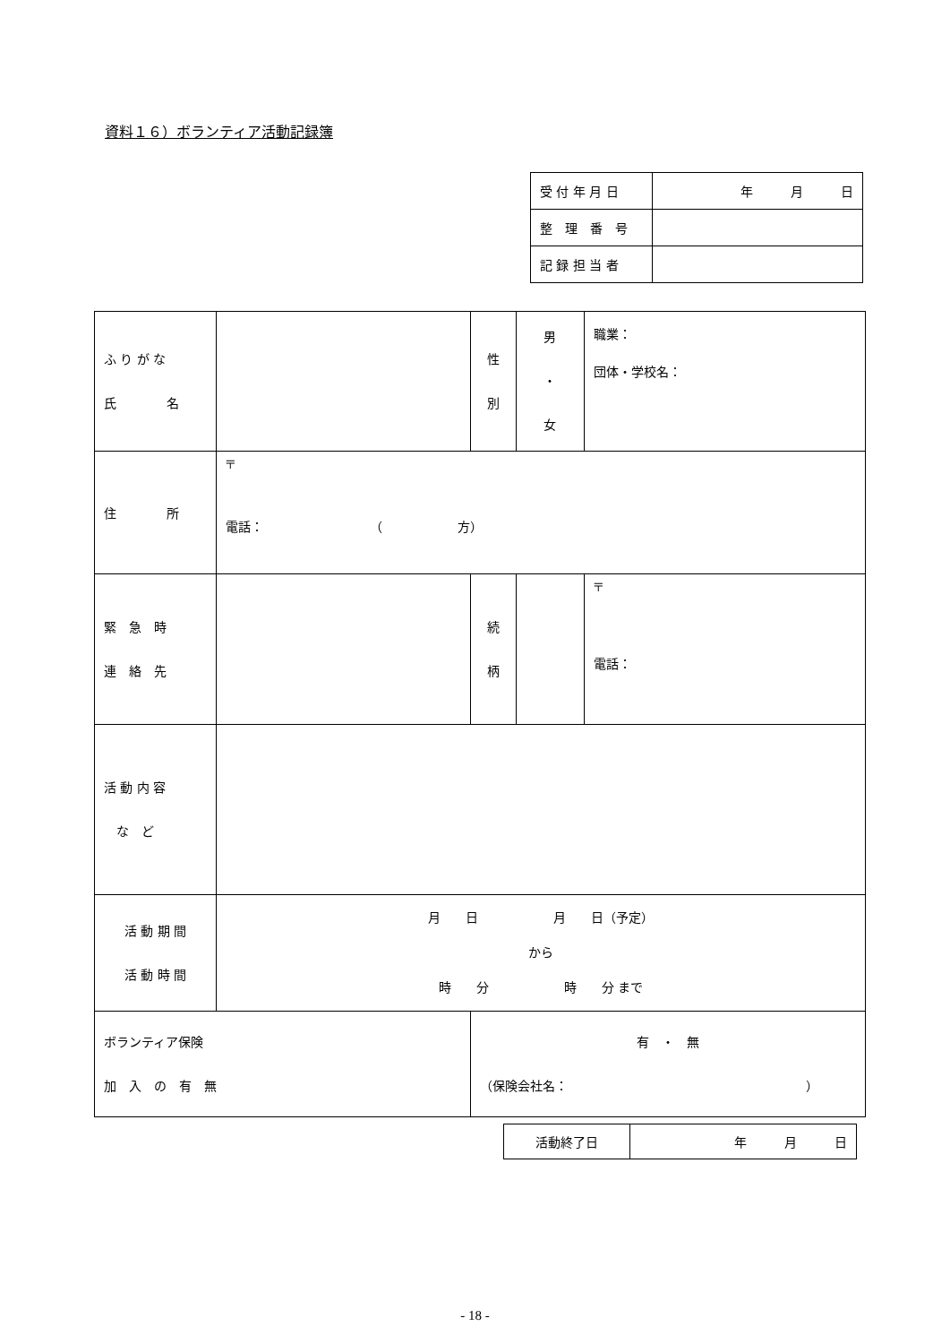資料１６）ボランティア活動記録簿
| 受 付 年 月 日 | 年 月 日 |
| 整 理 番 号 | |
| 記 録 担 当 者 | |
| ふ り が な 氏 名 | | | 性 別 | 男 ・ 女 | 職業： 団体・学校名： |
| 住 所 | 〒 電話： （ 方） | | | | |
| 緊 急 時 連 絡 先 | | | 続 柄 | | 〒 電話： |
| 活 動 内 容 な ど | | | | | |
| 活 動 期 間 活 動 時 間 | 月 日 月 日（予定） から 時 分 時 分 まで | | | | |
| ボランティア保険 加 入 の 有 無 | | 有 ・ 無 （保険会社名： ） | | | |
| 活動終了日 | 年 月 日 |
- 18 -